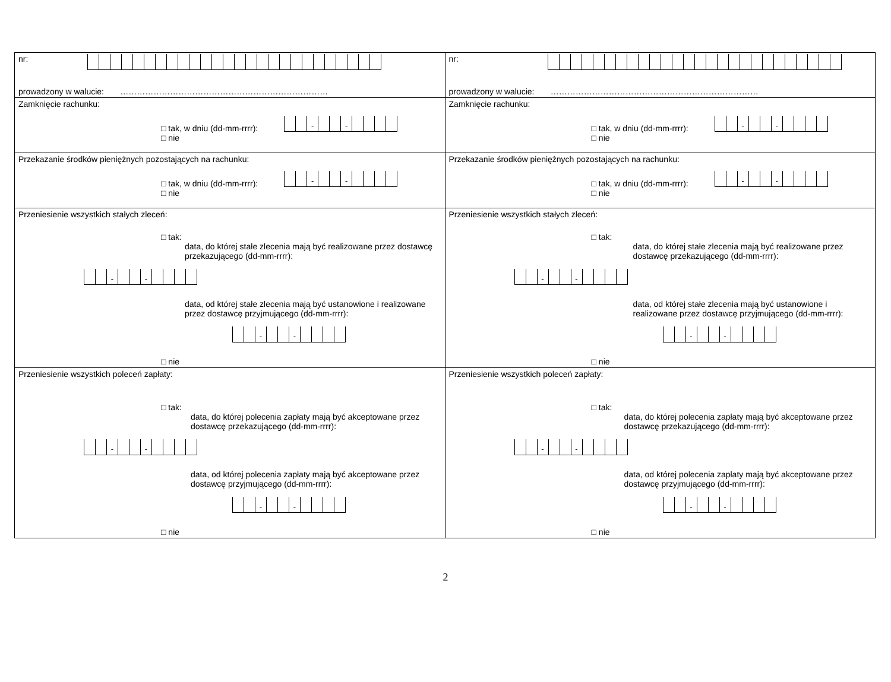| nr: prowadzony w walucie: ………………………………………………………………… | nr: prowadzony w walucie: ………………………………………………………………… |
| Zamknięcie rachunku: □ tak, w dniu (dd-mm-rrrr): - - □ nie | Zamknięcie rachunku: □ tak, w dniu (dd-mm-rrrr): - - □ nie |
| Przekazanie środków pieniężnych pozostających na rachunku: □ tak, w dniu (dd-mm-rrrr): - - □ nie | Przekazanie środków pieniężnych pozostających na rachunku: □ tak, w dniu (dd-mm-rrrr): - - □ nie |
| Przeniesienie wszystkich stałych zleceń: □ tak: data, do której stałe zlecenia mają być realizowane przez dostawcę przekazującego (dd-mm-rrrr): - - data, od której stałe zlecenia mają być ustanowione i realizowane przez dostawcę przyjmującego (dd-mm-rrrr): - - □ nie | Przeniesienie wszystkich stałych zleceń: □ tak: data, do której stałe zlecenia mają być realizowane przez dostawcę przekazującego (dd-mm-rrrr): - - data, od której stałe zlecenia mają być ustanowione i realizowane przez dostawcę przyjmującego (dd-mm-rrrr): - - □ nie |
| Przeniesienie wszystkich poleceń zapłaty: □ tak: data, do której polecenia zapłaty mają być akceptowane przez dostawcę przekazującego (dd-mm-rrrr): - - data, od której polecenia zapłaty mają być akceptowane przez dostawcę przyjmującego (dd-mm-rrrr): - - □ nie | Przeniesienie wszystkich poleceń zapłaty: □ tak: data, do której polecenia zapłaty mają być akceptowane przez dostawcę przekazującego (dd-mm-rrrr): - - data, od której polecenia zapłaty mają być akceptowane przez dostawcę przyjmującego (dd-mm-rrrr): - - □ nie |
2